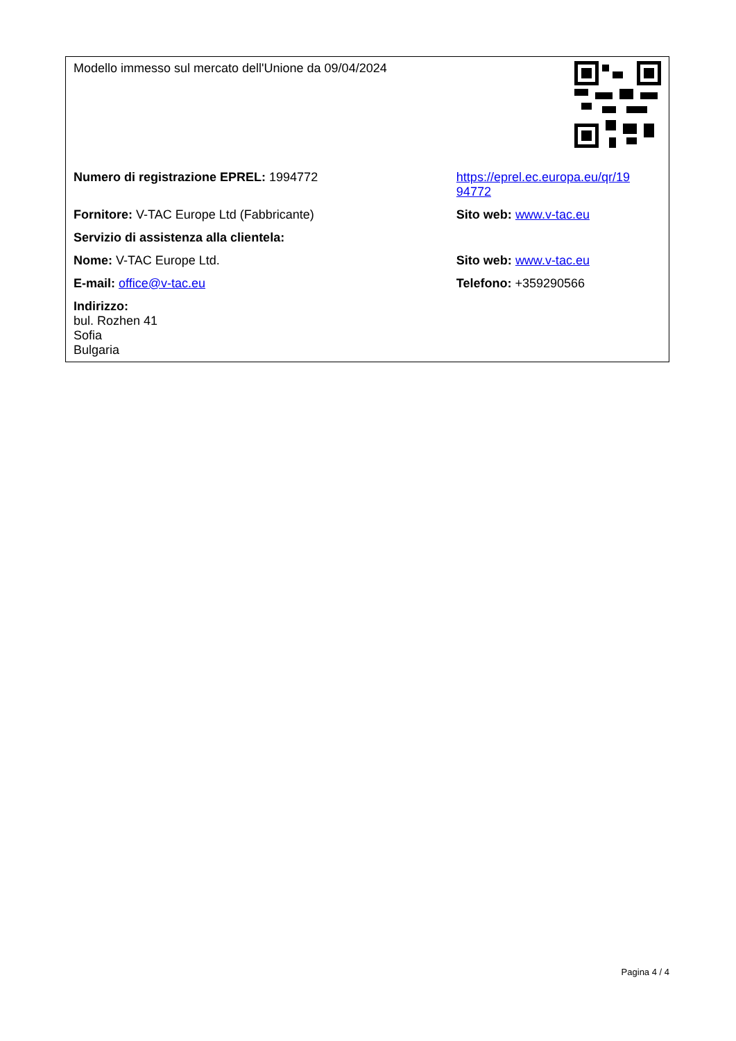| Modello immesso sul mercato dell'Unione da 09/04/2024 | |
| Numero di registrazione EPREL: 1994772 | https://eprel.ec.europa.eu/qr/19 94772 |
| Fornitore: V-TAC Europe Ltd (Fabbricante) | Sito web: www.v-tac.eu |
| Servizio di assistenza alla clientela: | |
| Nome: V-TAC Europe Ltd. | Sito web: www.v-tac.eu |
| E-mail: office@v-tac.eu | Telefono: +359290566 |
| Indirizzo: bul. Rozhen 41 Sofia Bulgaria | |
Pagina 4 / 4